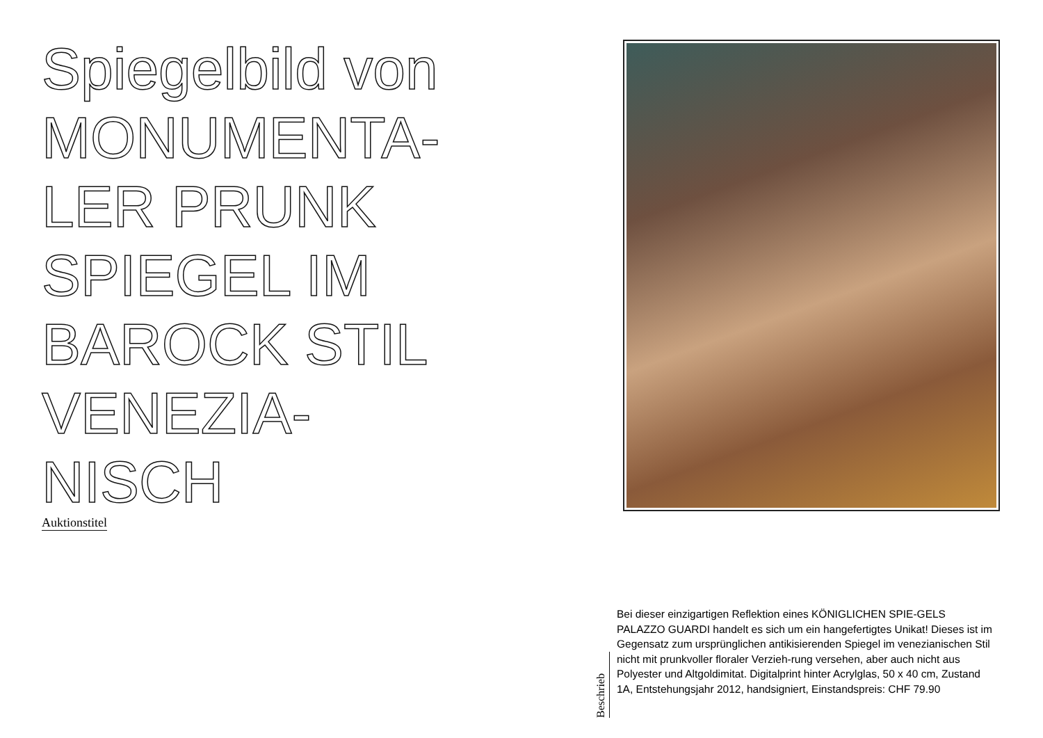Spiegelbild von MONUMENTA-
LER PRUNK SPIEGEL IM BAROCK STIL VENEZIA-
NISCH
Auktionstitel
Beschrieb
Bei dieser einzigartigen Reflektion eines KÖNIGLICHEN SPIE-GELS PALAZZO GUARDI handelt es sich um ein hangefertigtes Unikat! Dieses ist im Gegensatz zum ursprünglichen antikisierenden Spiegel im venezianischen Stil nicht mit prunkvoller floraler Verzieh-rung versehen, aber auch nicht aus Polyester und Altgoldimitat. Digitalprint hinter Acrylglas, 50 x 40 cm, Zustand 1A, Entstehungsjahr 2012, handsigniert, Einstandspreis: CHF 79.90